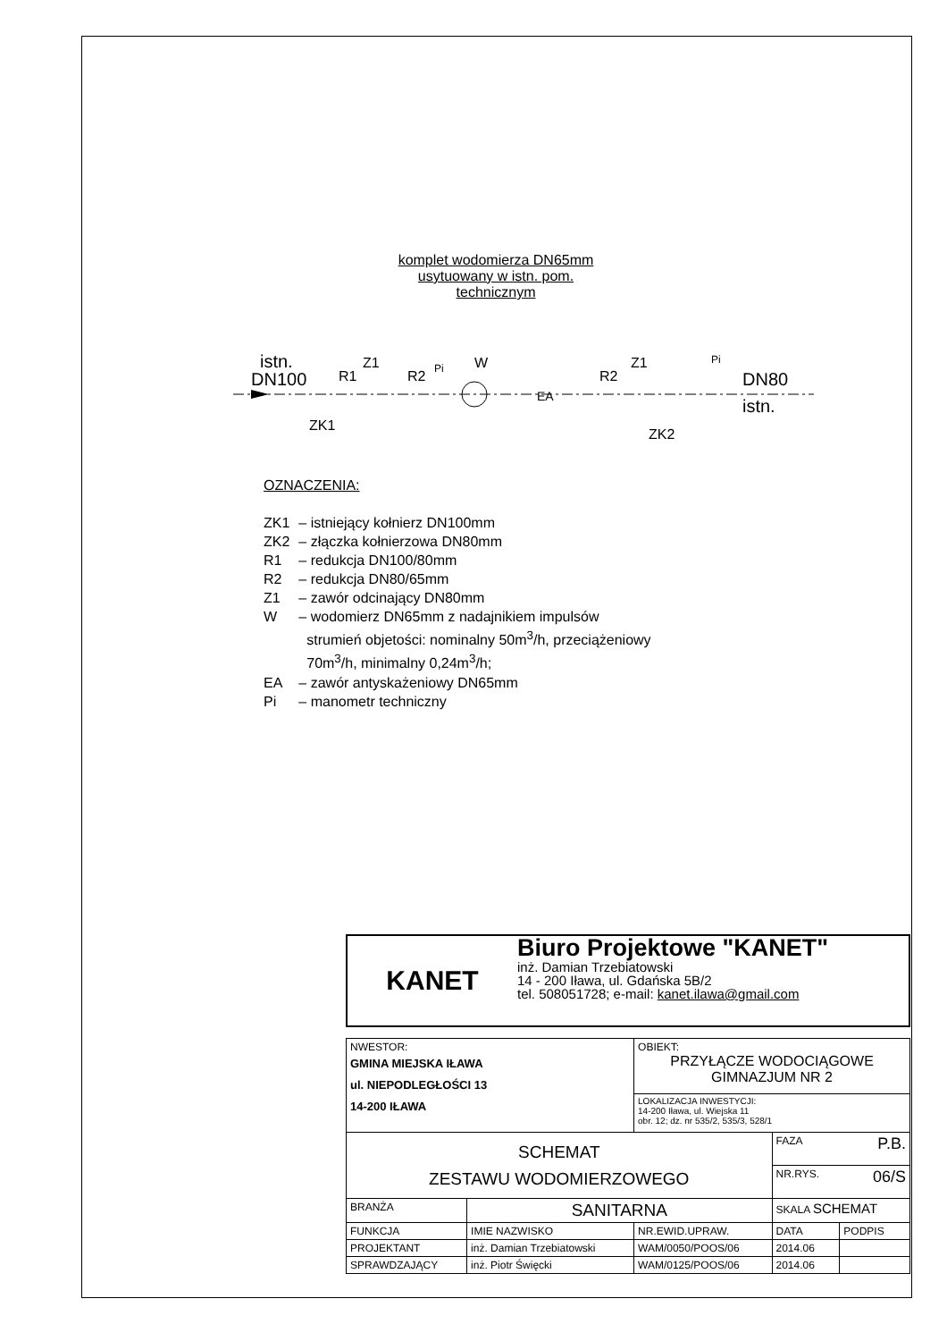komplet wodomierza DN65mm
usytuowany w istn. pom.
technicznym
istn.
DN100
R1
Z1
ZK1
R2
W
EA
R2
Z1
ZK2
DN80
istn.
Pi
Pi
OZNACZENIA:
| ZK1 | – istniejący kołnierz DN100mm |
| ZK2 | – złączka kołnierzowa DN80mm |
| R1 | – redukcja DN100/80mm |
| R2 | – redukcja DN80/65mm |
| Z1 | – zawór odcinający DN80mm |
| W | – wodomierz DN65mm z nadajnikiem impulsów strumień objetości: nominalny 50m<sup>3</sup>/h, przeciążeniowy 70m<sup>3</sup>/h, minimalny 0,24m<sup>3</sup>/h; |
| EA | – zawór antyskażeniowy DN65mm |
| Pi | – manometr techniczny |
KANET
Biuro Projektowe "KANET"
inż. Damian Trzebiatowski
14 - 200 Iława, ul. Gdańska 5B/2
tel. 508051728; e-mail: kanet.ilawa@gmail.com
| NWESTOR: GMINA MIEJSKA IŁAWA ul. NIEPODLEGŁOŚCI 13 14-200 IŁAWA | | OBIEKT: PRZYŁĄCZE WODOCIĄGOWE GIMNAZJUM NR 2 | | |
| | | LOKALIZACJA INWESTYCJI: 14-200 Iława, ul. Wiejska 11 obr. 12; dz. nr 535/2, 535/3, 528/1 | | |
| SCHEMAT ZESTAWU WODOMIERZOWEGO | | | FAZA P.B. | |
| | | | NR.RYS. 06/S | |
| BRANŻA | SANITARNA | | SKALA SCHEMAT | |
| FUNKCJA | IMIE NAZWISKO | NR.EWID.UPRAW. | DATA | PODPIS |
| PROJEKTANT | inż. Damian Trzebiatowski | WAM/0050/POOS/06 | 2014.06 | |
| SPRAWDZAJĄCY | inż. Piotr Święcki | WAM/0125/POOS/06 | 2014.06 | |